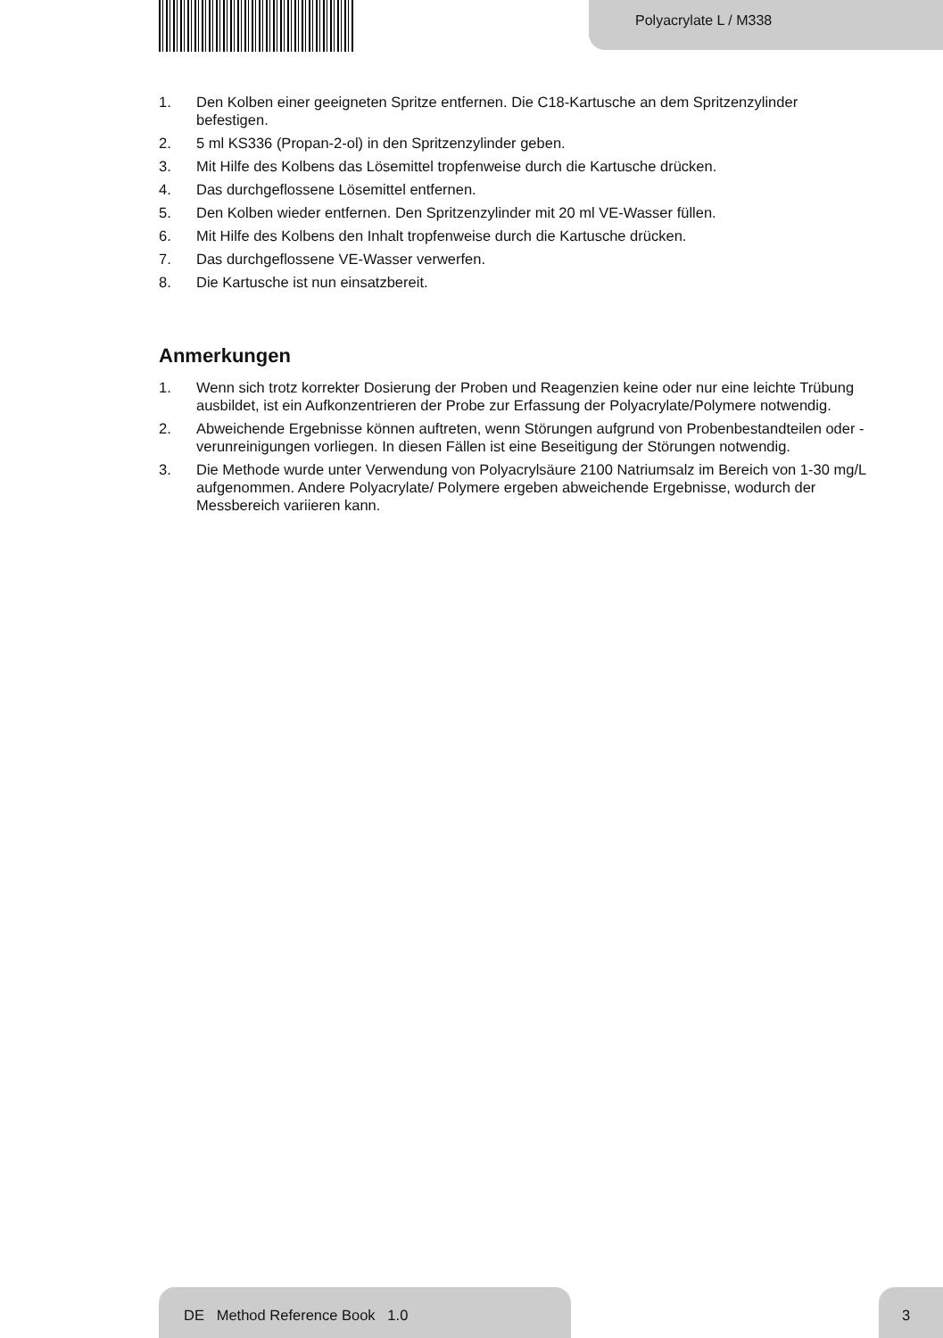Polyacrylate L / M338
1. Den Kolben einer geeigneten Spritze entfernen. Die C18-Kartusche an dem Sprit­zenzylinder befestigen.
2. 5 ml KS336 (Propan-2-ol) in den Spritzenzylinder geben.
3. Mit Hilfe des Kolbens das Lösemittel tropfenweise durch die Kartusche drücken.
4. Das durchgeflossene Lösemittel entfernen.
5. Den Kolben wieder entfernen. Den Spritzenzylinder mit 20 ml VE-Wasser füllen.
6. Mit Hilfe des Kolbens den Inhalt tropfenweise durch die Kartusche drücken.
7. Das durchgeflossene VE-Wasser verwerfen.
8. Die Kartusche ist nun einsatzbereit.
Anmerkungen
1. Wenn sich trotz korrekter Dosierung der Proben und Reagenzien keine oder nur eine leichte Trübung ausbildet, ist ein Aufkonzentrieren der Probe zur Erfassung der Polyacrylate/Polymere notwendig.
2. Abweichende Ergebnisse können auftreten, wenn Störungen aufgrund von Proben­bestandteilen oder -verunreinigungen vorliegen. In diesen Fällen ist eine Beseiti­gung der Störungen notwendig.
3. Die Methode wurde unter Verwendung von Polyacrylsäure 2100 Natriumsalz im Bereich von 1-30 mg/L aufgenommen. Andere Polyacrylate/ Polymere ergeben abweichende Ergebnisse, wodurch der Messbereich variieren kann.
DE Method Reference Book 1.0 3